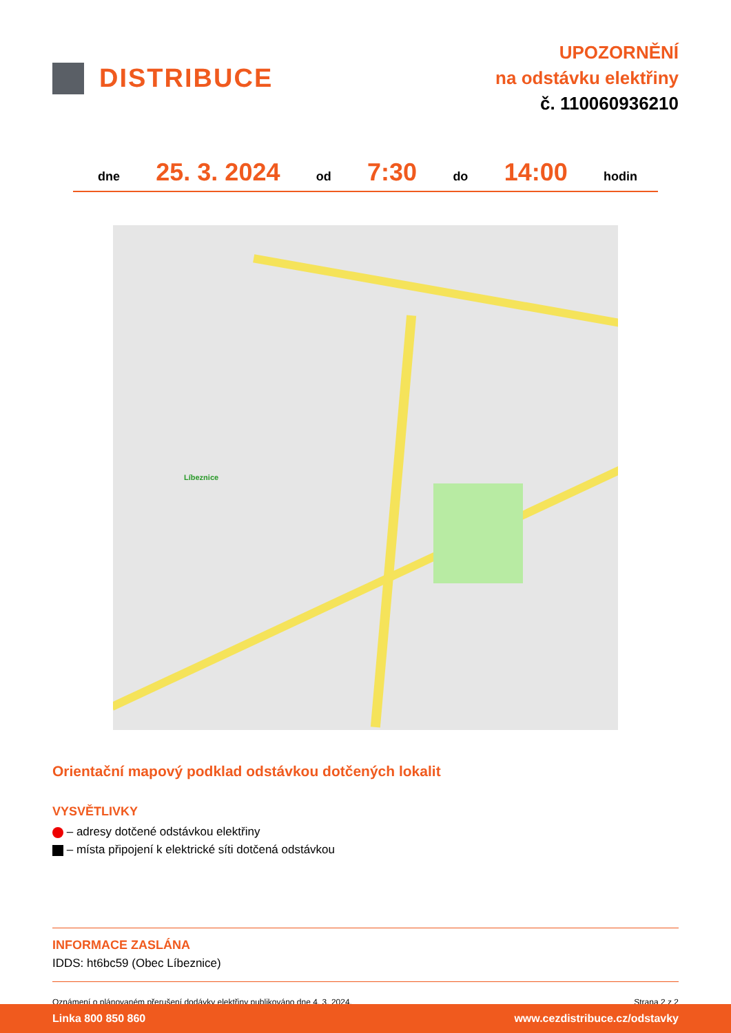DISTRIBUCE
UPOZORNĚNÍ
na odstávku elektřiny
č. 110060936210
dne 25. 3. 2024 od 7:30 do 14:00 hodin
Líbeznice
Orientační mapový podklad odstávkou dotčených lokalit
VYSVĚTLIVKY
– adresy dotčené odstávkou elektřiny
– místa připojení k elektrické síti dotčená odstávkou
INFORMACE ZASLÁNA
IDDS: ht6bc59 (Obec Líbeznice)
Oznámení o plánovaném přerušení dodávky elektřiny publikováno dne 4. 3. 2024. Strana 2 z 2
Linka 800 850 860 www.cezdistribuce.cz/odstavky